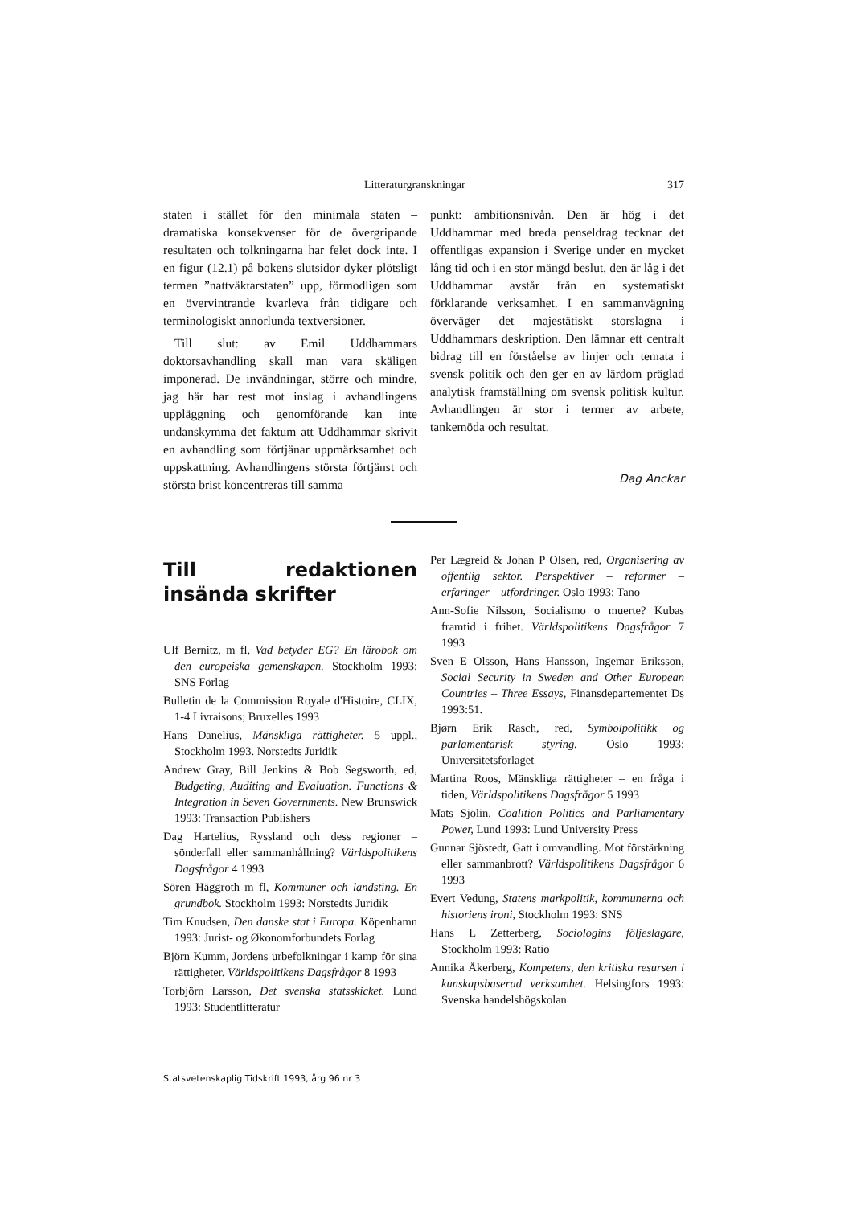Litteraturgranskningar 317
staten i stället för den minimala staten – dramatiska konsekvenser för de övergripande resultaten och tolkningarna har felet dock inte. I en figur (12.1) på bokens slutsidor dyker plötsligt termen ”nattväktarstaten” upp, förmodligen som en övervintrande kvarleva från tidigare och terminologiskt annorlunda textversioner.
Till slut: av Emil Uddhammars doktorsavhandling skall man vara skäligen imponerad. De invändningar, större och mindre, jag här har rest mot inslag i avhandlingens uppläggning och genomförande kan inte undanskymma det faktum att Uddhammar skrivit en avhandling som förtjänar uppmärksamhet och uppskattning. Avhandlingens största förtjänst och största brist koncentreras till samma
punkt: ambitionsnivån. Den är hög i det Uddhammar med breda penseldrag tecknar det offentligas expansion i Sverige under en mycket lång tid och i en stor mängd beslut, den är låg i det Uddhammar avstår från en systematiskt förklarande verksamhet. I en sammanvägning överväger det majestätiskt storslagna i Uddhammars deskription. Den lämnar ett centralt bidrag till en förståelse av linjer och temata i svensk politik och den ger en av lärdom präglad analytisk framställning om svensk politisk kultur. Avhandlingen är stor i termer av arbete, tankemöda och resultat.
Dag Anckar
Till redaktionen insända skrifter
Ulf Bernitz, m fl, Vad betyder EG? En lärobok om den europeiska gemenskapen. Stockholm 1993: SNS Förlag
Bulletin de la Commission Royale d'Histoire, CLIX, 1-4 Livraisons; Bruxelles 1993
Hans Danelius, Mänskliga rättigheter. 5 uppl., Stockholm 1993. Norstedts Juridik
Andrew Gray, Bill Jenkins & Bob Segsworth, ed, Budgeting, Auditing and Evaluation. Functions & Integration in Seven Governments. New Brunswick 1993: Transaction Publishers
Dag Hartelius, Ryssland och dess regioner – sönderfall eller sammanhållning? Världspolitikens Dagsfrågor 4 1993
Sören Häggroth m fl, Kommuner och landsting. En grundbok. Stockholm 1993: Norstedts Juridik
Tim Knudsen, Den danske stat i Europa. Köpenhamn 1993: Jurist- og Økonomforbundets Forlag
Björn Kumm, Jordens urbefolkningar i kamp för sina rättigheter. Världspolitikens Dagsfrågor 8 1993
Torbjörn Larsson, Det svenska statsskicket. Lund 1993: Studentlitteratur
Per Lægreid & Johan P Olsen, red, Organisering av offentlig sektor. Perspektiver – reformer – erfaringer – utfordringer. Oslo 1993: Tano
Ann-Sofie Nilsson, Socialismo o muerte? Kubas framtid i frihet. Världspolitikens Dagsfrågor 7 1993
Sven E Olsson, Hans Hansson, Ingemar Eriksson, Social Security in Sweden and Other European Countries – Three Essays, Finansdepartementet Ds 1993:51.
Bjørn Erik Rasch, red, Symbolpolitikk og parlamentarisk styring. Oslo 1993: Universitetsforlaget
Martina Roos, Mänskliga rättigheter – en fråga i tiden, Världspolitikens Dagsfrågor 5 1993
Mats Sjölin, Coalition Politics and Parliamentary Power, Lund 1993: Lund University Press
Gunnar Sjöstedt, Gatt i omvandling. Mot förstärkning eller sammanbrott? Världspolitikens Dagsfrågor 6 1993
Evert Vedung, Statens markpolitik, kommunerna och historiens ironi, Stockholm 1993: SNS
Hans L Zetterberg, Sociologins följeslagare, Stockholm 1993: Ratio
Annika Åkerberg, Kompetens, den kritiska resursen i kunskapsbaserad verksamhet. Helsingfors 1993: Svenska handelshögskolan
Statsvetenskaplig Tidskrift 1993, årg 96 nr 3